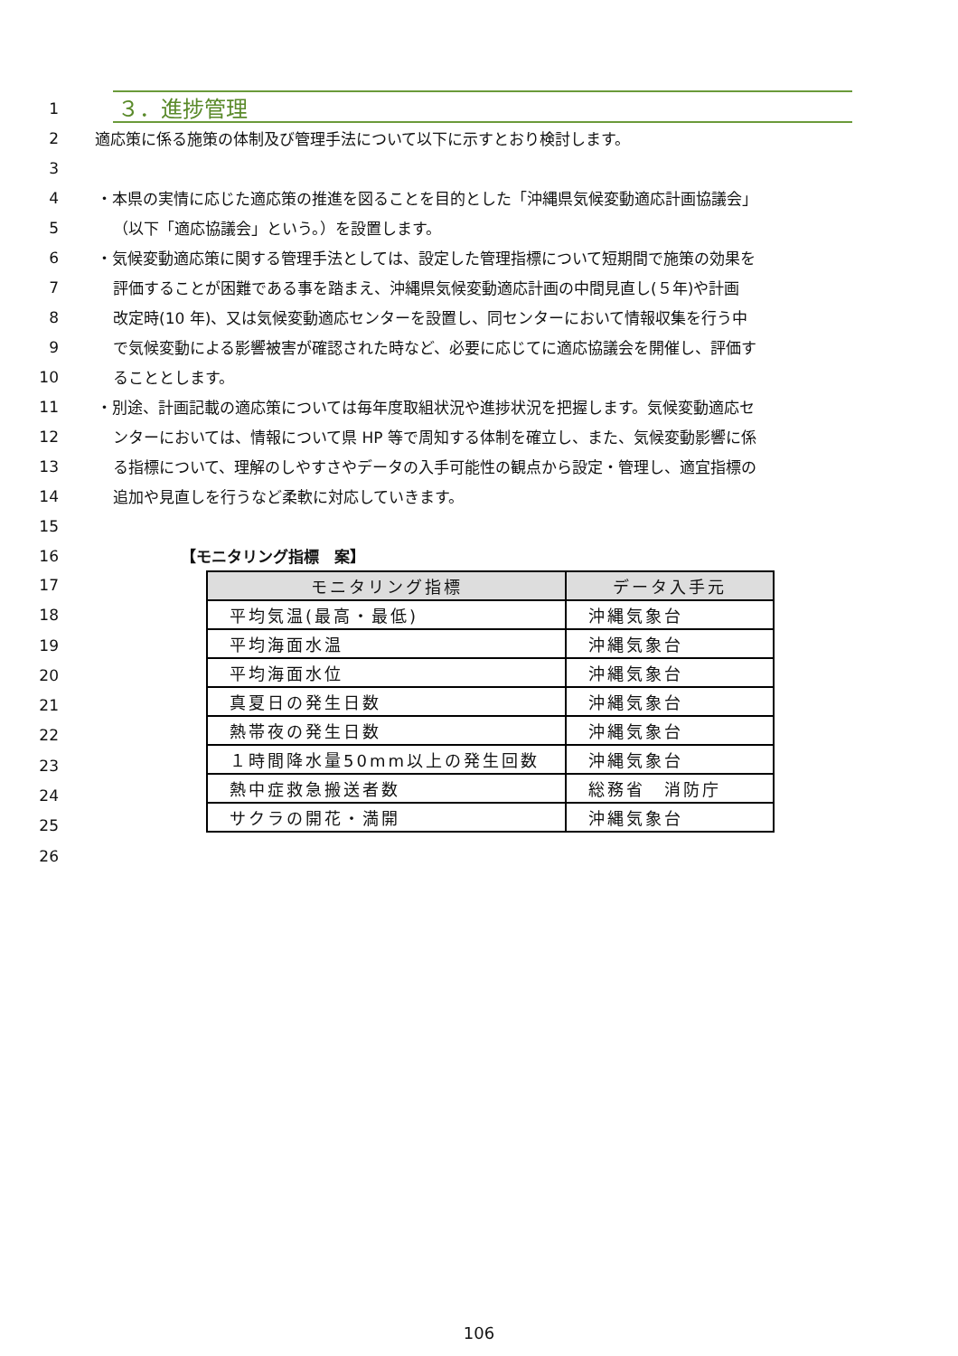1
３．進捗管理
2 適応策に係る施策の体制及び管理手法について以下に示すとおり検討します。
3
4 ・本県の実情に応じた適応策の推進を図ることを目的とした「沖縄県気候変動適応計画協議会」
5 （以下「適応協議会」という。）を設置します。
6 ・気候変動適応策に関する管理手法としては、設定した管理指標について短期間で施策の効果を
7 評価することが困難である事を踏まえ、沖縄県気候変動適応計画の中間見直し(５年)や計画
8 改定時(10 年)、又は気候変動適応センターを設置し、同センターにおいて情報収集を行う中
9 で気候変動による影響被害が確認された時など、必要に応じてに適応協議会を開催し、評価す
10 ることとします。
11 ・別途、計画記載の適応策については毎年度取組状況や進捗状況を把握します。気候変動適応セ
12 ンターにおいては、情報について県 HP 等で周知する体制を確立し、また、気候変動影響に係
13 る指標について、理解のしやすさやデータの入手可能性の観点から設定・管理し、適宜指標の
14 追加や見直しを行うなど柔軟に対応していきます。
15
16 【モニタリング指標　案】
17
18
19
20
21
22
23
24
25
26
| モニタリング指標 | データ入手元 |
| --- | --- |
| 平均気温(最高・最低) | 沖縄気象台 |
| 平均海面水温 | 沖縄気象台 |
| 平均海面水位 | 沖縄気象台 |
| 真夏日の発生日数 | 沖縄気象台 |
| 熱帯夜の発生日数 | 沖縄気象台 |
| １時間降水量50mm以上の発生回数 | 沖縄気象台 |
| 熱中症救急搬送者数 | 総務省 消防庁 |
| サクラの開花・満開 | 沖縄気象台 |
106